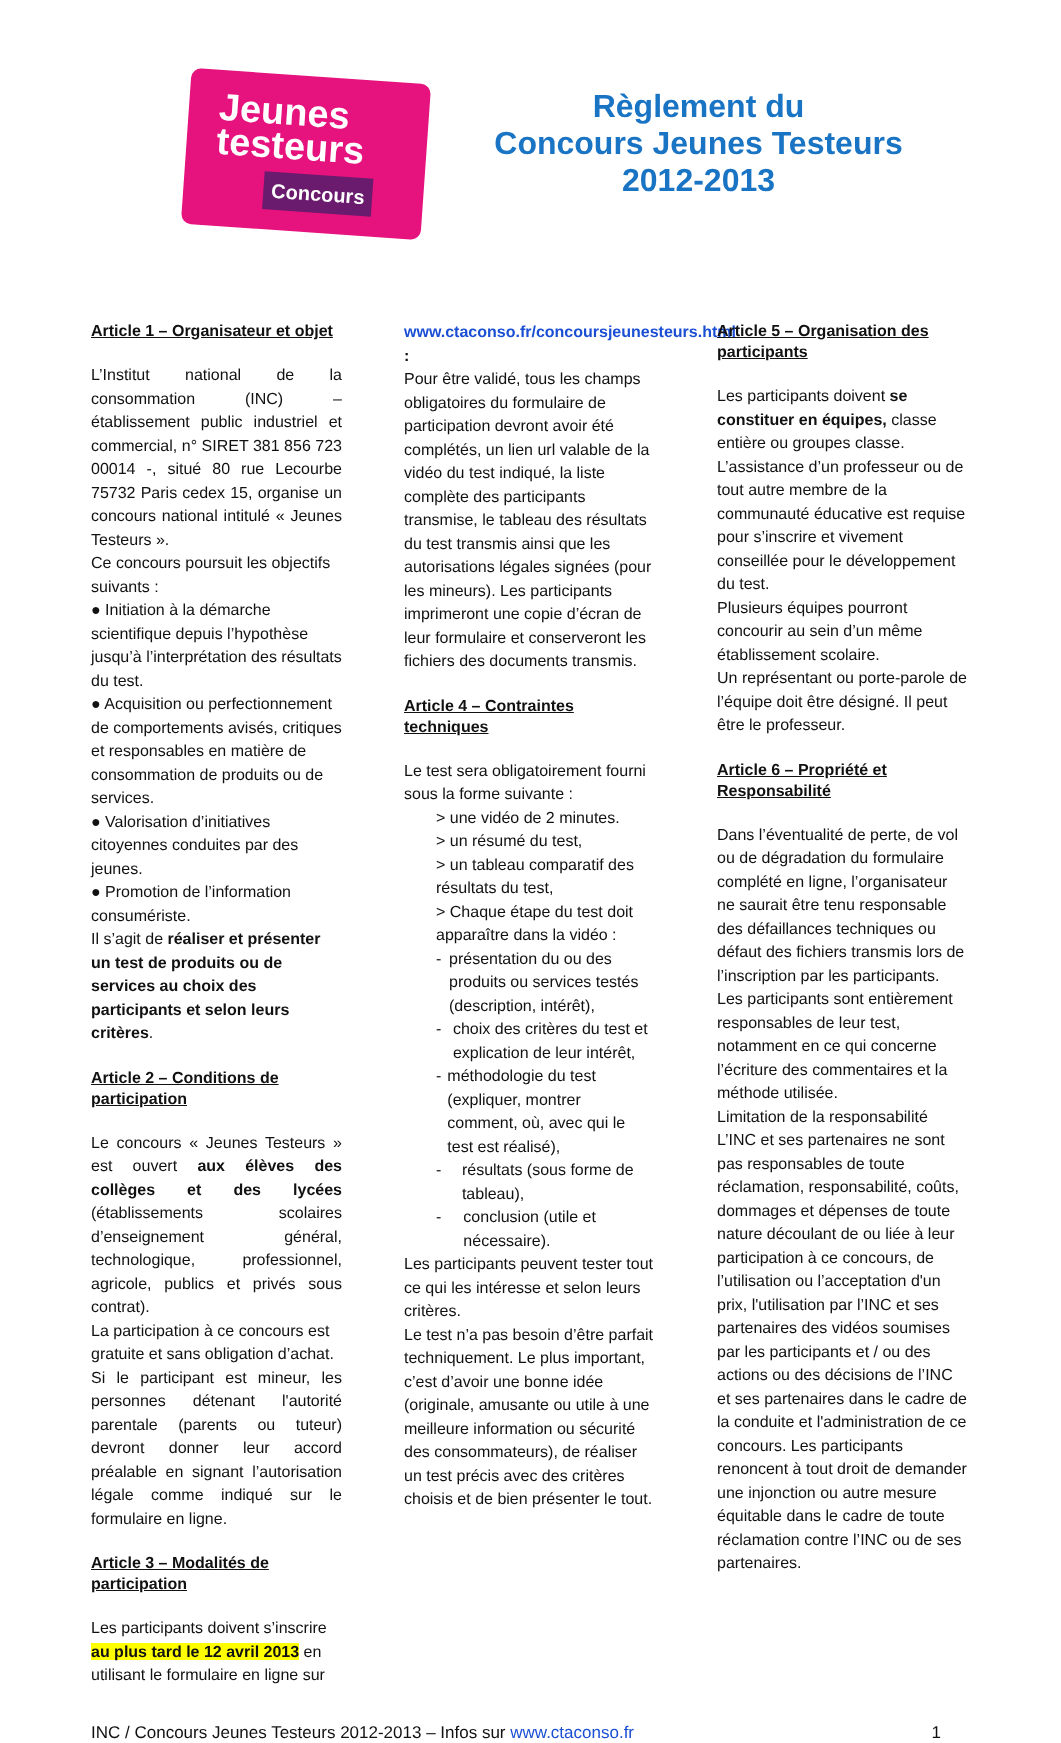Jeunes
testeurs
Concours
Règlement du
Concours Jeunes Testeurs
2012-2013
Article 1 – Organisateur et objet
L’Institut national de la consommation (INC) – établissement public industriel et commercial, n° SIRET 381 856 723 00014 -, situé 80 rue Lecourbe 75732 Paris cedex 15, organise un concours national intitulé « Jeunes Testeurs ».
Ce concours poursuit les objectifs suivants :
● Initiation à la démarche scientifique depuis l’hypothèse jusqu’à l’interprétation des résultats du test.
● Acquisition ou perfectionnement de comportements avisés, critiques et responsables en matière de consommation de produits ou de services.
● Valorisation d’initiatives citoyennes conduites par des jeunes.
● Promotion de l’information consumériste.
Il s’agit de réaliser et présenter un test de produits ou de services au choix des participants et selon leurs critères.
Article 2 – Conditions de participation
Le concours « Jeunes Testeurs » est ouvert aux élèves des collèges et des lycées (établissements scolaires d’enseignement général, technologique, professionnel, agricole, publics et privés sous contrat).
La participation à ce concours est gratuite et sans obligation d’achat.
Si le participant est mineur, les personnes détenant l'autorité parentale (parents ou tuteur) devront donner leur accord préalable en signant l’autorisation légale comme indiqué sur le formulaire en ligne.
Article 3 – Modalités de participation
Les participants doivent s’inscrire au plus tard le 12 avril 2013 en utilisant le formulaire en ligne sur
www.ctaconso.fr/concoursjeunesteurs.html :
Pour être validé, tous les champs obligatoires du formulaire de participation devront avoir été complétés, un lien url valable de la vidéo du test indiqué, la liste complète des participants transmise, le tableau des résultats du test transmis ainsi que les autorisations légales signées (pour les mineurs). Les participants imprimeront une copie d’écran de leur formulaire et conserveront les fichiers des documents transmis.
Article 4 – Contraintes techniques
Le test sera obligatoirement fourni sous la forme suivante :
> une vidéo de 2 minutes.
> un résumé du test,
> un tableau comparatif des résultats du test,
> Chaque étape du test doit apparaître dans la vidéo :
- présentation du ou des produits ou services testés (description, intérêt),
- choix des critères du test et explication de leur intérêt,
- méthodologie du test (expliquer, montrer comment, où, avec qui le test est réalisé),
- résultats (sous forme de tableau),
- conclusion (utile et nécessaire).
Les participants peuvent tester tout ce qui les intéresse et selon leurs critères.
Le test n’a pas besoin d’être parfait techniquement. Le plus important, c’est d’avoir une bonne idée (originale, amusante ou utile à une meilleure information ou sécurité des consommateurs), de réaliser un test précis avec des critères choisis et de bien présenter le tout.
Article 5 – Organisation des participants
Les participants doivent se constituer en équipes, classe entière ou groupes classe.
L’assistance d’un professeur ou de tout autre membre de la communauté éducative est requise pour s’inscrire et vivement conseillée pour le développement du test.
Plusieurs équipes pourront concourir au sein d’un même établissement scolaire.
Un représentant ou porte-parole de l’équipe doit être désigné. Il peut être le professeur.
Article 6 – Propriété et Responsabilité
Dans l’éventualité de perte, de vol ou de dégradation du formulaire complété en ligne, l’organisateur ne saurait être tenu responsable des défaillances techniques ou défaut des fichiers transmis lors de l’inscription par les participants.
Les participants sont entièrement responsables de leur test, notamment en ce qui concerne l’écriture des commentaires et la méthode utilisée.
Limitation de la responsabilité
L’INC et ses partenaires ne sont pas responsables de toute réclamation, responsabilité, coûts, dommages et dépenses de toute nature découlant de ou liée à leur participation à ce concours, de l’utilisation ou l’acceptation d'un prix, l'utilisation par l’INC et ses partenaires des vidéos soumises par les participants et / ou des actions ou des décisions de l’INC et ses partenaires dans le cadre de la conduite et l'administration de ce concours. Les participants renoncent à tout droit de demander une injonction ou autre mesure équitable dans le cadre de toute réclamation contre l’INC ou de ses partenaires.
INC / Concours Jeunes Testeurs 2012-2013 – Infos sur www.ctaconso.fr 1